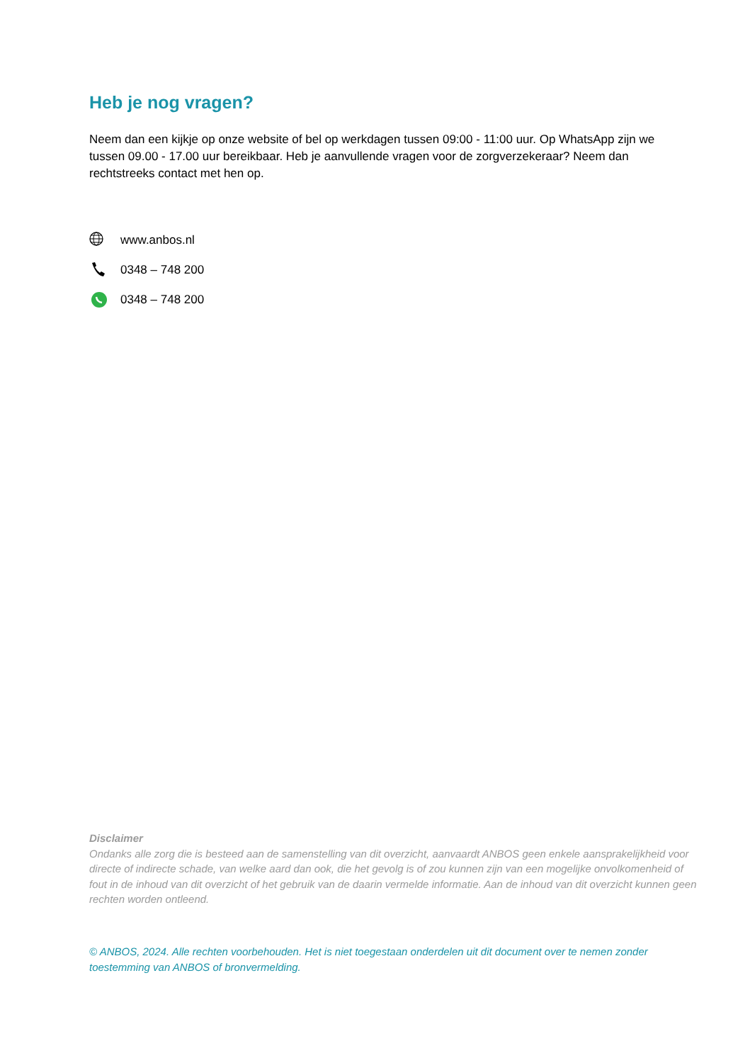Heb je nog vragen?
Neem dan een kijkje op onze website of bel op werkdagen tussen 09:00 - 11:00 uur. Op WhatsApp zijn we tussen 09.00 - 17.00 uur bereikbaar. Heb je aanvullende vragen voor de zorgverzekeraar? Neem dan rechtstreeks contact met hen op.
www.anbos.nl
0348 – 748 200
0348 – 748 200
Disclaimer
Ondanks alle zorg die is besteed aan de samenstelling van dit overzicht, aanvaardt ANBOS geen enkele aansprakelijkheid voor directe of indirecte schade, van welke aard dan ook, die het gevolg is of zou kunnen zijn van een mogelijke onvolkomenheid of fout in de inhoud van dit overzicht of het gebruik van de daarin vermelde informatie. Aan de inhoud van dit overzicht kunnen geen rechten worden ontleend.
© ANBOS, 2024. Alle rechten voorbehouden. Het is niet toegestaan onderdelen uit dit document over te nemen zonder toestemming van ANBOS of bronvermelding.